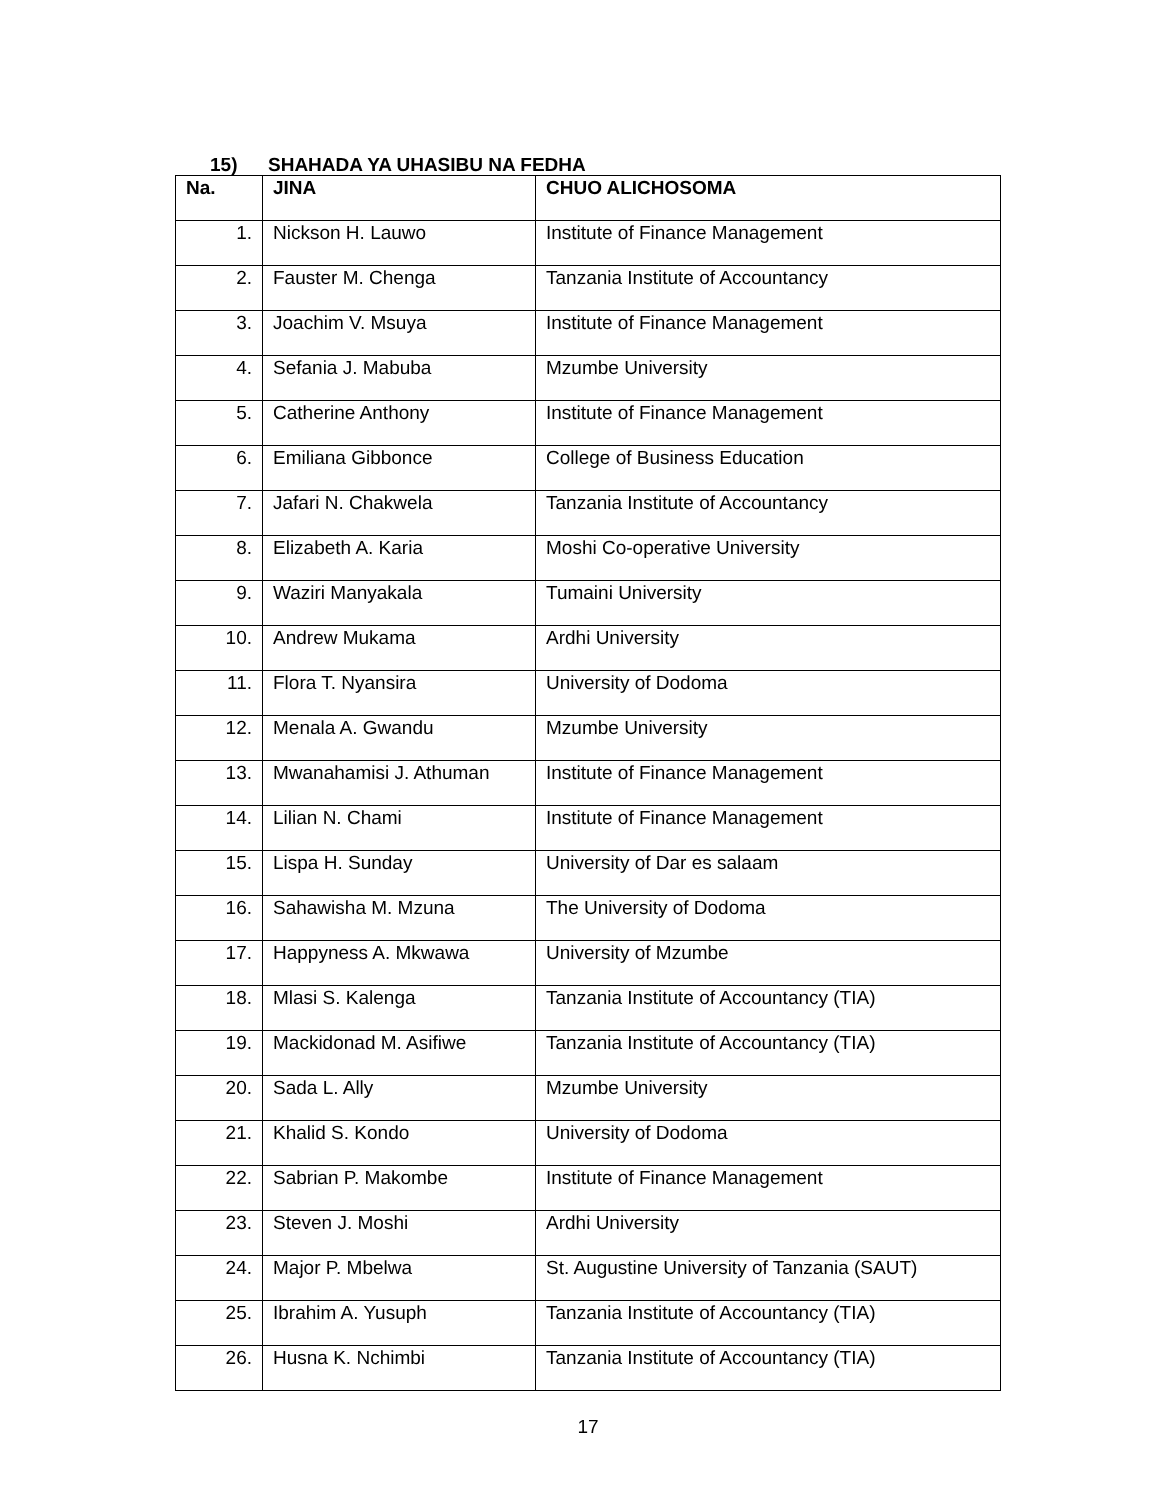15) SHAHADA YA UHASIBU NA FEDHA
| Na. | JINA | CHUO ALICHOSOMA |
| --- | --- | --- |
| 1. | Nickson H. Lauwo | Institute of Finance Management |
| 2. | Fauster M. Chenga | Tanzania Institute of Accountancy |
| 3. | Joachim V. Msuya | Institute of Finance Management |
| 4. | Sefania J. Mabuba | Mzumbe University |
| 5. | Catherine Anthony | Institute of Finance Management |
| 6. | Emiliana Gibbonce | College of Business Education |
| 7. | Jafari N. Chakwela | Tanzania Institute of Accountancy |
| 8. | Elizabeth A. Karia | Moshi Co-operative University |
| 9. | Waziri Manyakala | Tumaini University |
| 10. | Andrew Mukama | Ardhi University |
| 11. | Flora T. Nyansira | University of Dodoma |
| 12. | Menala A. Gwandu | Mzumbe University |
| 13. | Mwanahamisi J. Athuman | Institute of Finance Management |
| 14. | Lilian N. Chami | Institute of Finance Management |
| 15. | Lispa H. Sunday | University of Dar es salaam |
| 16. | Sahawisha M. Mzuna | The University of Dodoma |
| 17. | Happyness A. Mkwawa | University of Mzumbe |
| 18. | Mlasi S. Kalenga | Tanzania Institute of Accountancy (TIA) |
| 19. | Mackidonad M. Asifiwe | Tanzania Institute of Accountancy (TIA) |
| 20. | Sada L. Ally | Mzumbe University |
| 21. | Khalid S. Kondo | University of Dodoma |
| 22. | Sabrian P. Makombe | Institute of Finance Management |
| 23. | Steven J. Moshi | Ardhi University |
| 24. | Major P. Mbelwa | St. Augustine University of Tanzania (SAUT) |
| 25. | Ibrahim A. Yusuph | Tanzania Institute of Accountancy (TIA) |
| 26. | Husna K. Nchimbi | Tanzania Institute of Accountancy (TIA) |
17